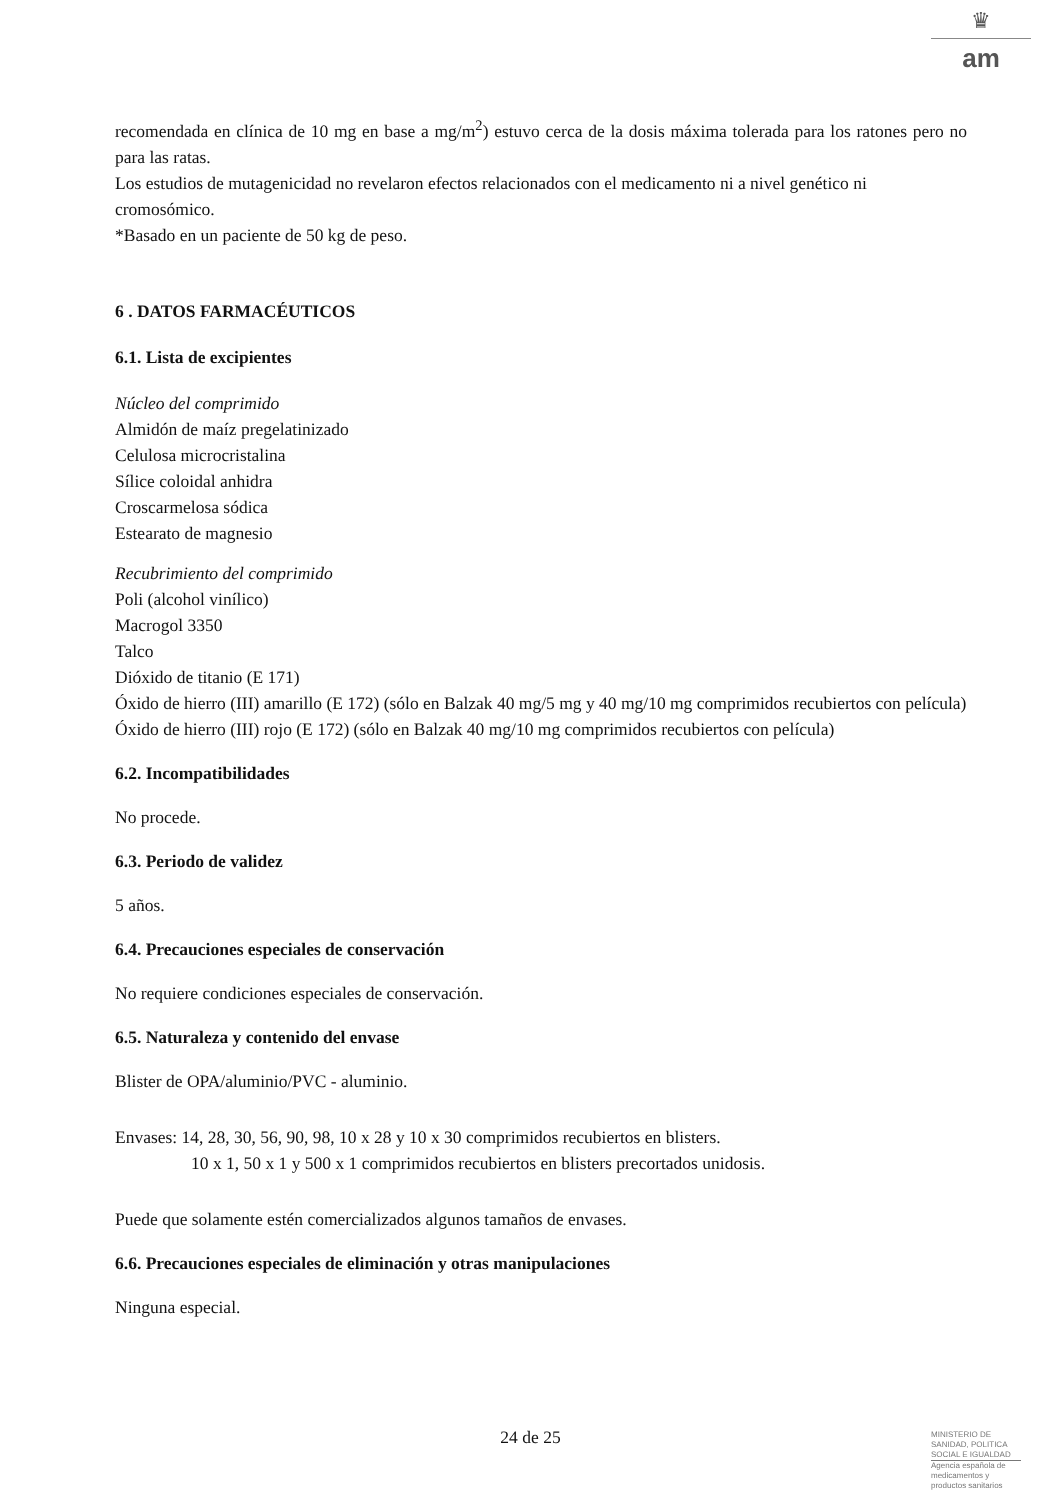♛
am
recomendada en clínica de 10 mg en base a mg/m<sup>2</sup>) estuvo cerca de la dosis máxima tolerada para los ratones pero no para las ratas.
Los estudios de mutagenicidad no revelaron efectos relacionados con el medicamento ni a nivel genético ni cromosómico.
*Basado en un paciente de 50 kg de peso.
6 . DATOS FARMACÉUTICOS
6.1. Lista de excipientes
Núcleo del comprimido
Almidón de maíz pregelatinizado
Celulosa microcristalina
Sílice coloidal anhidra
Croscarmelosa sódica
Estearato de magnesio
Recubrimiento del comprimido
Poli (alcohol vinílico)
Macrogol 3350
Talco
Dióxido de titanio (E 171)
Óxido de hierro (III) amarillo (E 172) (sólo en Balzak 40 mg/5 mg y 40 mg/10 mg comprimidos recubiertos con película)
Óxido de hierro (III) rojo (E 172) (sólo en Balzak 40 mg/10 mg comprimidos recubiertos con película)
6.2. Incompatibilidades
No procede.
6.3. Periodo de validez
5 años.
6.4. Precauciones especiales de conservación
No requiere condiciones especiales de conservación.
6.5. Naturaleza y contenido del envase
Blister de OPA/aluminio/PVC - aluminio.
Envases: 14, 28, 30, 56, 90, 98, 10 x 28 y 10 x 30 comprimidos recubiertos en blisters.
10 x 1, 50 x 1 y 500 x 1 comprimidos recubiertos en blisters precortados unidosis.
Puede que solamente estén comercializados algunos tamaños de envases.
6.6. Precauciones especiales de eliminación y otras manipulaciones
Ninguna especial.
24 de 25
MINISTERIO DE
SANIDAD, POLITICA
SOCIAL E IGUALDAD
Agencia española de
medicamentos y
productos sanitarios